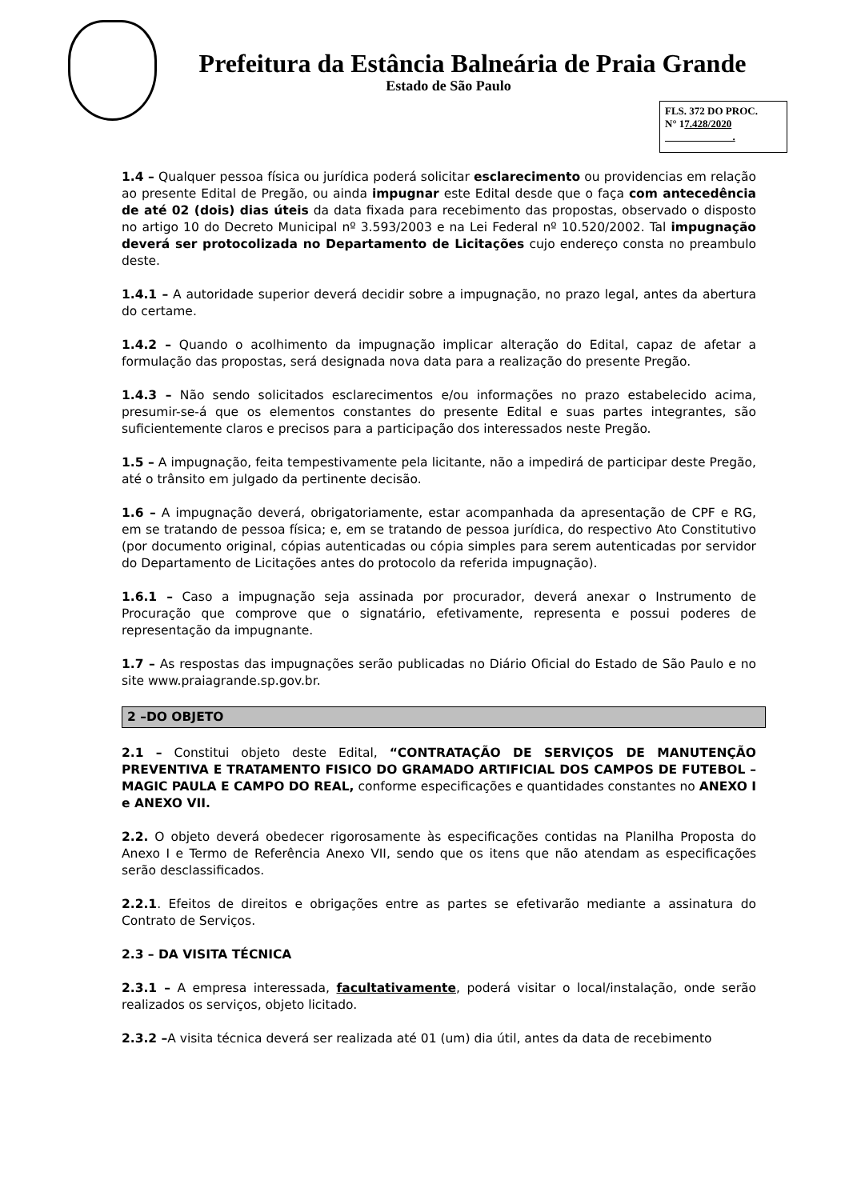Prefeitura da Estância Balneária de Praia Grande
Estado de São Paulo
FLS. 372 DO PROC.
N° 17.428/2020
.
1.4 – Qualquer pessoa física ou jurídica poderá solicitar esclarecimento ou providencias em relação ao presente Edital de Pregão, ou ainda impugnar este Edital desde que o faça com antecedência de até 02 (dois) dias úteis da data fixada para recebimento das propostas, observado o disposto no artigo 10 do Decreto Municipal nº 3.593/2003 e na Lei Federal nº 10.520/2002. Tal impugnação deverá ser protocolizada no Departamento de Licitações cujo endereço consta no preambulo deste.
1.4.1 – A autoridade superior deverá decidir sobre a impugnação, no prazo legal, antes da abertura do certame.
1.4.2 – Quando o acolhimento da impugnação implicar alteração do Edital, capaz de afetar a formulação das propostas, será designada nova data para a realização do presente Pregão.
1.4.3 – Não sendo solicitados esclarecimentos e/ou informações no prazo estabelecido acima, presumir-se-á que os elementos constantes do presente Edital e suas partes integrantes, são suficientemente claros e precisos para a participação dos interessados neste Pregão.
1.5 – A impugnação, feita tempestivamente pela licitante, não a impedirá de participar deste Pregão, até o trânsito em julgado da pertinente decisão.
1.6 – A impugnação deverá, obrigatoriamente, estar acompanhada da apresentação de CPF e RG, em se tratando de pessoa física; e, em se tratando de pessoa jurídica, do respectivo Ato Constitutivo (por documento original, cópias autenticadas ou cópia simples para serem autenticadas por servidor do Departamento de Licitações antes do protocolo da referida impugnação).
1.6.1 – Caso a impugnação seja assinada por procurador, deverá anexar o Instrumento de Procuração que comprove que o signatário, efetivamente, representa e possui poderes de representação da impugnante.
1.7 – As respostas das impugnações serão publicadas no Diário Oficial do Estado de São Paulo e no site www.praiagrande.sp.gov.br.
2 –DO OBJETO
2.1 – Constitui objeto deste Edital, “CONTRATAÇÃO DE SERVIÇOS DE MANUTENÇÃO PREVENTIVA E TRATAMENTO FISICO DO GRAMADO ARTIFICIAL DOS CAMPOS DE FUTEBOL – MAGIC PAULA E CAMPO DO REAL, conforme especificações e quantidades constantes no ANEXO I e ANEXO VII.
2.2. O objeto deverá obedecer rigorosamente às especificações contidas na Planilha Proposta do Anexo I e Termo de Referência Anexo VII, sendo que os itens que não atendam as especificações serão desclassificados.
2.2.1. Efeitos de direitos e obrigações entre as partes se efetivarão mediante a assinatura do Contrato de Serviços.
2.3 – DA VISITA TÉCNICA
2.3.1 – A empresa interessada, facultativamente, poderá visitar o local/instalação, onde serão realizados os serviços, objeto licitado.
2.3.2 –A visita técnica deverá ser realizada até 01 (um) dia útil, antes da data de recebimento